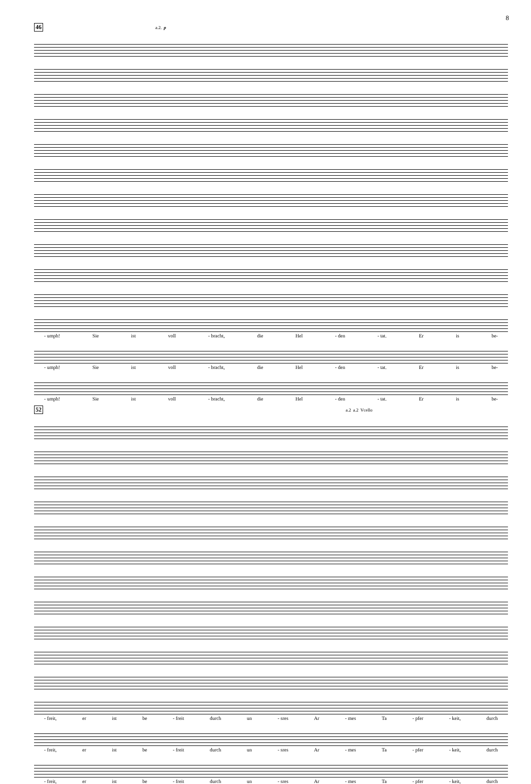8
46 a.2. p
- umph! Sie ist voll - bracht, die Hel - den - tat. Er is be-
- umph! Sie ist voll - bracht, die Hel - den - tat. Er is be-
- umph! Sie ist voll - bracht, die Hel - den - tat. Er is be-
52 a.2 a.2 Vcello
- freit, er ist be - freit durch un - sres Ar - mes Ta - pfer - keit, durch
- freit, er ist be - freit durch un - sres Ar - mes Ta - pfer - keit, durch
- freit, er ist be - freit durch un - sres Ar - mes Ta - pfer - keit, durch